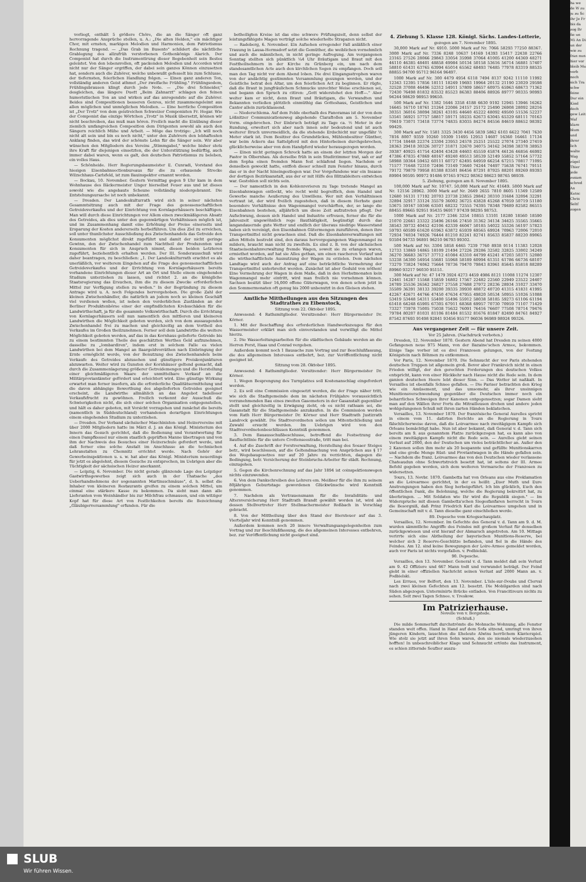ha we de W zu ju zu Sc ihr Je Fr bis da zog Br fie un Mi An Di un der wie zu fran nun hier vor bleib Mu verb noch sich Tra schw feine Dur ein Kind doch gew Leit Waf klare blum und ihrer lich walte Wag zügel Thier jede zusam schred An Kutsc Chris Seltf zogen
vorliegt, enthält 5 größere Chöre, die an die Sänger oft ganz hervorragende Ansprüche stellen, u. A.: „Die alten Helden," ein mächtiger Chor, mit ernsten, markigen Melodien und Harmonien, dem Patriotismus Rechnung tragend. — „Das Grab im Busento" schildert die nächtliche Grablegung des allzufrüh verstorbenen Gothenkönigs Alarich. Der Componist hat durch die Instrumentirung dieser Begebenheit sein Bestes geleistet. Von den lebensvollen, oft packenden Melodien und Accorden wird nicht nur der Sänger ergriffen, der dabei sein ganzes Können einzusetzen hat, sondern auch die Zuhörer, welche unbewußt gefesselt bis zum Schlusse, der tiefernsten, feierlichen Handlung folgen. — Einen ganz anderen Ton, vollständig anderen Geist athmet „Der zweifache Frühling." Frühlingsodem, Frühlingsbrausen klingt durch jede Note. — „Die drei Schneider," desgleichen, das längere Duett „Beim Zahnarzt" schlagen den feinen humoristischen Ton an und wirken auf das anregendste auf die Zuhörer. Beides sind Compositionen besseren Genres, nicht zusammengeleimt aus allen möglichen und unmöglichen Melodien. — Eine herrliche Composition ist „Der Trotz" von dem geistreichen Schweizer Componisten Fr. Hegar. Wie der Componist das einzige Wörtchen „Trotz" in Musik übersetzt, können wir nicht beschreiben, das muß man hören. Freilich macht die Einübung dieser ziemlich umfangreichen Composition dem Dirigenten sowohl als auch den Sängern reichlich Mühe und Arbeit. — Möge das trotzige: „Ich will noch nicht alt sein und bin es noch nicht," unter den Zuhörern den lebhaftesten Anklang finden, das wird der schönste Lohn für die Sänger sein. Wir aber wünschen den Mitgliedern des Vereins „Stimmgabel," welche bisher stets ihre Kraft für diejenigen einsetzten, die der Unterstützung bedürftig, auch immer dabei waren, wenn es galt, den deutschen Patriotismus zu beleben, ein volles Haus.
— Schönheide. Herr Regierungsbaumeister E. Cunradi, Vorstand des hiesigen Eisenbahnsectionbureaus für die zu erbauende Strecke Wilzschhaus-Carlsfeld, ist zum Bauinspektor ernannt worden.
— Bockau, 10. November. Gestern Vormittag gegen 9 Uhr kam in dem Wohnhause des Bäckermeister Unger hierselbst Feuer aus und ist dieses sowohl wie die angebaute Scheune vollständig niedergebrannt. Die Entstehungsursache ist noch unbekannt.
— Dresden. Der Landeskulturrath wird sich in seiner nächsten Gesammtsitzung auch mit der Frage des genossenschaftlichen Getreideverkaufes und der Einrichtung von Kornlagerhäusern beschäftigen. Man will durch diese Einrichtungen vor Allem einen zweckmäßigeren Absatz des Getreides, als dies unter den gegenwärtigen Verhältnissen möglich ist, und im Zusammenhang damit eine Erhöhung der Preise einerseits und Ersparung der Kosten andererseits herbeiführen. Um dies Ziel zu erreichen, soll unter thunlichster Ausschließung des Zwischenhandels das Getreide den Konsumenten möglichst direkt zugeführt und damit der nicht geringe Gewinn, den der Zwischenhandel zum Nachtheil der Produzenten und Konsumenten für sich in Anspruch nimmt, diesen beiden Letzteren zugeführt, beziehentlich erhalten werden. Der III. Sonderausschuß wird daher beantragen, zu beschließen: „1. Der Landeskulturrath erachtet es als unerläßlich, vor weiterem Eingehen auf die Frage des genossenschaftlichen Getreideverkaufes und der Errichtung von Kornlagerhäusern bereits vorhandene Einrichtungen dieser Art an Ort und Stelle einem eingehenden Studium unterziehen zu lassen, und richtet 2. an die königliche Staatsregierung das Ersuchen, ihm die zu diesem Zwecke erforderlichen Mittel zur Verfügung stellen zu wollen." In der Begründung zu diesem Antrage wird u. A. noch Folgendes hervorgehoben. Die große Zahl der kleinen Zwischenhändler, die natürlich an jedem noch so kleinen Geschäft viel verdienen wollen, ist neben den verderblichen Zuständen an der Berliner Produktenbörse einer der empfindlichsten Krebsschäden für die Landwirthschaft, ja für die gesammte Volkswirthschaft. Durch die Errichtung von Kornlagerhäusern soll nun namentlich den mittleren und kleineren Landwirthen die Möglichkeit geboten werden, sich von dem aussaugenden Zwischenhandel frei zu machen und gleichzeitig an dem Vortheil des Verkaufes im Großen theilzunehmen. Ferner soll dem Landwirthe die weitere Möglichkeit geboten werden, auf das in das Kornhaus gelieferte Getreide bis zu einem bestimmten Theile des geschätzten Werthes Geld aufzunehmen, dasselbe zu „lombardiren", indem erst in solchem Falle es vielen Landwirthen bei dem Mangel an Baargeldvorräthen nach Einbringung der Ernte ermöglicht werde, von der Benutzung des Zwischenhandels beim Verkaufe des Getreides abzusehen und günstigere Preiskonjunkturen abzuwarten. Weiter wird zu Gunsten der Kornhäuser geltend gemacht, daß durch die Zusammenlagerung größerer Getreidemengen und die Herstellung einer gleichmäßigeren Waare der unmittelbare Verkauf an die Militärproviantämter gefördert und erleichtert wird. Eine günstige Wirkung erwartet man ferner insofern, als die erforderliche Qualitätsermittelung und die davon abhängige Bewerthung des abgelieferten Getreides geeignet erscheint, die Landwirthe allmählich an das Angebot tadelloser Verkaufsfrucht zu gewöhnen. Freilich verkennt der Ausschuß die Schwierigkeiten nicht, die sich einer solchen Organisation entgegenstellen, und hält es daher geboten, mit Vorsicht vorzugehen und zunächst die bereits (namentlich in Süddeutschland) vorhandenen derartigen Einrichtungen einem eingehenden Studium zu unterziehen.
— Dresden. Der Verband sächsischer Maschinisten- und Heizervereine mit über 2000 Mitgliedern hatte im März d. J. an das Königl. Ministerium des Innern das Gesuch gerichtet, daß die Bedienung und Verantwortung für einen Dampfkessel nur einem staatlich geprüften Manne übertragen und von ihm der Nachweis des Besuches einer Heizerschule gefordert werde, und daß ferner eine solche Anstalt im Anschlusse an die technischen Lehranstalten zu Chemnitz errichtet werde. Nach Gehör der Gewerbeinspektionen u. s. w. hat aber das Königl. Ministerium neuerdings für jetzt es abgelehnt, diesem Gesuche zu entsprechen, im Uebrigen aber die Tüchtigkeit der sächsischen Heizer anerkannt.
— Leipzig, 6. November. Die nicht gerade glänzende Lage des Leipziger Gastwirthsgewerbes zeigt sich auch in der Thatsache „des Ueberhandnehmens der sogenannten Martinsschmäuse", d. h. selbst die Inhaber von kleineren Restaurants greifen zu einem solchen Mittel, um einmal eine stärkere Kasse zu bekommen. Da sieht man dann alle Lieferanten vom Weinhändler bis zur Milchfrau schmausen, und ein witziger Kopf hat für diese Art von Festlichkeiten bereits die Bezeichnung „Gläubigerversammlung" erfunden. Für die
betheiligten Kreise ist das eine schwere Prüfungszeit, denn selbst der leistungsfähigste Magen verträgt solche wiederholte Strapazen nicht.
— Radeberg, 6. November. Ein Aufsehen erregender Fall anläßlich einer Trauung in Lausa-Hermsdorf setzt die Gemüther, die weiblichen vornehmlich und auch die männlichen, in nicht geringe Aufregung. Am vergangenen Sonntag stellten sich pünktlich ¼4 Uhr Bräutigam und Braut mit den Festtheilnehmern in der Kirche zu Grünberg ein, um nach dem standesamtlichen Acte auch den kirchlichen Segen zu empfangen. Doch soll man den Tag nicht vor dem Abend loben. Die drei Eingangsstrophen waren von der andächtig gestimmten Versammlung gesungen worden, und der Geistliche betrat den Altar, um den feierlichen Act zu beginnen. Er rügte, daß die Braut in jungfräulichem Schmucke unrechter Weise erschienen sei, und begann den Spruch zu citiren: „Gott widerstehet den Hoff—." Aber weiter kam er nicht, denn Braut und Bräutigam, die Verwandten und Bekannten verließen plötzlich einmüthig das Gotteshaus, Geistlichen und Cantor allein zurücklassend.
— Niederschlema. Auf dem Felde oberhalb des Panoramas ist der von dem Lößnitzer Communicationsweg abgehende Claraſtollen am 5. November Vorm. eingebrochen. Der Einbruch beträgt zu Tage ca. ½ Meter in der Rundung, erweitert sich aber nach innen sehr bedeutend und ist auch weiterer Bruch unvermeidlich, da die stehende Erdschicht nur ungefähr ½ Meter stark ist. Dem Besitzer des Grundstückes, Mühlenbesitzer Günther, war beim Ackern das Sattelpferd mit den Hinterbeinen durchgebrochen, glücklicherweise aber von dem Handpferd wieder herausgezogen worden.
— Einen nicht geringen Schreck hatte an einem der letzten Morgen der Pastor in Olbernhau. Als derselbe früh in sein Studirzimmer trat, sah er auf dem Sopha einen fremden Mann fest schlafend liegen. Nachdem er denselben geweckt hatte, entfloh dieser schnell zum Fenster hinaus, durch das er in der Nacht hineingestiegen war. Der Vorgefundene war ein Insasse der dortigen Bezirksanstalt, aus der er mit Hilfe des Blitzableiters entwichen war. Gestohlen soll nichts sein.
— Der namentlich in den Kohlenrevieren zu Tage tretende Mangel an Eisenbahnwagen entlockt, wie recht wohl begreiflich, dem Handel und Gewerbe manche Aeußerung des Unwillens. Wer mit den Verhältnissen vertraut ist, der wird freilich zugestehen, daß in diesem Herbste ganz besondere Verhältnisse den Wagenmangel verschärften, der, so lange die Eisenbahnen bestehen, alljährlich um diese Zeit aufzutreten pflegt. Der Aufschwung, dessen sich Handel und Industrie erfreuen, ferner die für die Jahreszeit ungewöhnlich rege Bauthätigkeit, begünstigt durch das langandauernde gute Wetter und endlich der überaus niedrige Wasserstand haben sich vereinigt, den Eisenbahnen Gütermengen zuzuführen, denen ihre Transportmittel nicht gewachsen sind. Daß die Eisenbahnverwaltungen mit allen Mitteln bestrebt sind, den daraus hervorgegangenen Wagenmangel zu mildern, braucht man nicht zu zweifeln. Es sind z. B. von der sächsischen Staatseisenbahnverwaltung fremde Wagen, soweit sie zu erlangen waren, ermiethet worden, auf hat sie Alles gethan, um einen rascheren Verlauf und die wirthschaftlichste Ausnutzung der Wagen zu erzielen. Dem nächsten Landtage wird auch der Antrag auf eine beträchtliche Vermehrung der Transportmittel unterbreitet werden. Zunächst ist aber Geduld von nöthen! Eine Vermehrung der Wagen in dem Maße, daß in den Herbstmonaten kein Wagenmangel mehr eintritt, wird man freilich nie vornehmen können. Sachsen besitzt über 16,000 offene Güterwagen, von denen schon jetzt in den Sommermonaten oft genug bis 2000 unbenutzt in den Gleisen stehen.
Amtliche Mittheilungen aus den Sitzungen des Stadtrathes zu Eibenstock,
Sitzung vom 22. Oktober 1895.
Anwesend: 4 Rathsmitglieder. Vorsitzender: Herr Bürgermeister Dr. Körner.
1. Mit der Beschaffung des erforderlichen Handwerkszeuges für den Wassermeister erklärt man sich einverstanden und verwilligt die Mittel hierzu.
2. Die Wasserleitungsarbeiten für die städtischen Gebäude werden an die Herren Porst, Haas und Conrad vergeben.
Außerdem kommt noch 1 Bausache zum Vortrag und zur Beschlußfassung, die des allgemeinen Interesses entbehrt, bez. zur Veröffentlichung nicht geeignet ist.
Sitzung vom 28. Oktober 1895.
Anwesend: 4 Rathsmitglieder. Vorsitzender: Herr Bürgermeister Dr. Körner.
1. Wegen Besprengung des Turnplatzes soll Kostenanschlag eingefordert werden.
2. Es soll eine Commission eingesetzt werden, die der Frage näher tritt, wie sich die Stadtgemeinde dem im nächsten Frühjahre voraussichtlich vorzunehmenden Bau eines zweiten Gasometers in der Gasanstalt gegenüber stellt und gleichzeitig in Erwägung zieht, ob es nicht rathsam sei, die Gasanstalt für die Stadtgemeinde anzukaufen. In die Commission werden vom Rath Herr Bürgermeister Dr. Körner und Herr Stadtrath Justizrath Landrock gewählt. Die Stadtverordneten sollen um Mitentschließung und Zuwahl ersucht werden. Im Uebrigen wird von den Stadtverordnetenbeschlüssen Kenntniß genommen.
3. Dem Bauausschußbeschlusse, betreffend die Festsetzung der Baufluchtlinie für die untere Crottenseestraße, tritt man bei.
4. Auf die Zuschrift der Forstverwaltung, Herstellung des Sosaer Steiges betr., wird beschlossen, auf die Geltendmachung von Ansprüchen aus § 17 des Wegebaugesetzes nur auf 20 Jahre zu verzichten, dagegen die Bedingung, betr. Versicherung der Steinbruchs-Arbeiter für städt. Rechnung, einzugehen.
5. Gegen die Kirchenrechnung auf das Jahr 1894 ist coinspektionswegen nichts einzuwenden.
6. Von dem Dankschreiben des Lehrers em. Meißner für die ihm zu seinem 80jährigen Geburtstage gewordenen Glückwünsche wird Kenntniß genommen.
7. Nachdem als Vertrauensmann für die Invaliditäts- und Altersversicherung Herr Stadtrath Brandt gewählt worden ist, wird als dessen Stellvertreter Herr Stellmachermeister Roßbach in Vorschlag gebracht.
8. Von der Mittheilung über den Stand der Biersteuer auf das 3. Vierteljahr wird Kenntniß genommen.
Außerdem kommen noch 20 innere Verwaltungsangelegenheiten zum Vortrag und zur Beschlußfassung, die des allgemeinen Interesses entbehren, bez. zur Veröffentlichung nicht geeignet sind.
4. Ziehung 5. Klasse 128. Königl. Sächs. Landes-Lotterie,
gezogen am 7. November 1895.
30,000 Mark auf Nr. 6910. 5000 Mark auf Nr. 7066 58293 77250 88367. 3000 Mark auf Nr. 7336 8248 10637 14169 14393 15417 22438 22766 23165 27526 28066 29843 33054 35998 37064 41005 41200 44369 48271 46110 46385 48401 48858 49984 50134 50158 53616 56714 56881 57407 58810 61431 63765 63994 65014 65562 68493 76485 77978 83319 88535 88855 94700 95712 96164 96497.
1000 Mark auf Nr. 300 4479 4954 6118 7494 8137 9242 11110 11992 12343 12395 17856 18111 18249 19693 19964 20132 21190 23029 29598 32528 37008 46496 52312 54911 57809 58657 60975 65963 68673 71362 72430 76498 81832 83532 85523 86383 88406 88926 89777 90335 90993 94244 98629 98953 99650.
500 Mark auf Nr. 1382 1646 3358 4188 6630 9192 12945 13946 16262 16645 16710 18761 21264 22086 24157 25172 25490 26908 28092 28216 30351 36016 38094 38261 43105 44640 45222 48092 49500 51536 52237 53541 56921 57757 58817 59171 59235 62673 63045 65329 68111 70163 70619 73071 73418 73774 74835 83035 84274 84556 84619 88652 98392 99429.
300 Mark auf Nr. 1581 3325 3430 4456 5839 5862 6103 6622 7041 7630 7816 8007 9359 10260 10309 11495 12953 14607 16360 16461 17134 17734 18448 22374 23304 23953 24578 25251 25522 27074 27340 27419 28363 29418 30326 30727 31871 32670 34075 34162 34398 38378 38953 39387 40925 41754 42404 43428 44603 45559 45874 46126 46856 46992 47386 47835 47869 48167 49240 49513 50539 52149 55852 57164 57732 58988 59364 59452 60111 60727 62495 64959 66254 67215 70817 71095 71577 71648 72310 72496 73149 73640 74244 74497 75638 76741 79151 79172 79879 79958 81388 83501 86456 87291 87925 88201 89269 89393 89904 90595 90972 91486 97165 97622 98362 98623 98765 98939.
5. Ziehung, gezogen am 8. November 1895.
100,000 Mark auf Nr. 10747. 50,000 Mark auf Nr. 41649. 5000 Mark auf Nr. 12156 28962. 3000 Mark auf Nr. 2649 2655 7810 8605 11349 12589 12680 16131 17192 20703 23738 23855 29842 30310 31684 32094 32291 32894 32917 33124 35579 36002 36725 43828 45268 47059 50719 51180 53675 59167 59346 63501 68232 72555 74395 78348 79489 82582 86515 88455 89665 92951 95435 96917 97439 98295 98753.
1000 Mark auf Nr. 2177 2346 3254 10855 13101 18280 18560 18590 21070 22661 23322 25496 26166 27450 31362 34134 34425 35565 35665 38543 39732 40452 42106 42339 46047 50185 54022 55326 56197 57823 59793 60599 61620 61963 63872 65939 69565 69924 70963 72006 72010 72934 74034 74926 76444 81210 82241 82741 85633 85837 88220 89065 93504 94733 94891 96210 96793 99302.
500 Mark auf Nr. 3304 5858 6465 7239 7760 8938 9114 11383 12028 12733 13869 14865 18109 21494 27226 29286 32582 32825 33002 34249 36270 36683 36757 37712 41084 43310 44799 45241 47203 50371 52080 53238 54300 54954 55681 55968 58189 60994 61351 61786 66736 68107 73279 73824 74062 75664 78736 79470 79843 83961 85645 85818 88289 89960 93217 94030 95151.
300 Mark auf Nr. 47 1479 3924 4273 4459 4986 8121 11008 11274 12307 12441 14287 15568 15859 16802 17567 22482 22560 22949 23522 24407 24789 25536 26562 26827 27558 27688 27972 28236 28934 31027 33470 35509 36391 38133 39200 39335 39930 40872 40720 41315 41831 41995 42267 42671 44766 47450 47634 47955 49820 50534 50955 51026 51088 53419 53448 54311 55400 55496 55912 58038 58185 59273 61106 61194 61418 64248 65905 67305 67911 68368 69957 70730 70959 71107 71429 73327 73978 75005 75038 75632 76091 76416 76607 77508 78714 79476 79784 80207 81031 81106 81484 81532 81676 81847 82490 84761 84927 87542 87693 91498 92841 93456 95577 96036 96989 98924 99326.
Aus vergangener Zeit — für unsere Zeit.
Vor 25 Jahren. (Nachdruck verboten.)
Dresden, 12. November 1870. Gestern Abend hat Dresden zu seinen 4000 Gefangenen neue 975 Mann, von der Bazaine'schen Armee, bekommen. Einige Tage vorher ist es drei Franzosen gelungen, von der Festung Königstein nach Böhmen zu entkommen.
Vor Paris, 12. November 1870. Die Sehnsucht der vor Paris stehenden deutschen Truppen ist allgemein groß. Bevor aber Frankreich nicht in einen Frieden willigt, der den gerechten Forderungen des deutschen Volkes entspricht, kann von einer Rückkehr nach Hause nicht die Rede sein. In dem ganzen deutschen Heere lebt dieser Sinn. — Das Wetter ist naßkalt. In Versailles ist ebenfalls Schnee gefallen. — Die Pariser betrachten den Krieg wie ein Amüsement, und das umsomehr, als ihrer unsinnigen Munitionsverschwendung gegenüber die Deutschen immer noch ein beharrliches Schweigen ihrer Kanonen entgegensetzen; sogar Damen sieht man auf den Wällen ihrer Forts die Mitrailleusen drehen und andere jeden wohlgelungenen Schuß mit ihren zarten Händen beklatschen.
Versailles, 13. November 1870. Der französische General Aurelles spricht in einem vom 11. datirten Berichte an die Regierung in Tours fälschlicherweise davon, daß die Loirearmee nach zweitägigem Kampfe sich Orleans bemächtigt habe. Nun ist aber bekannt, daß General v. d. Tann sich bereits am 9. aus genanntem Platze zurückgezogen hat, es kann also von einem zweitägigen Kampfe nicht die Rede sein. — Aurelles giebt seinen Verlust auf 2000, den der Deutschen um vieles beträchtlicher an. Außer den 2 Kanonen sollen ihm mehr als 20 bespannte und gefüllte Munitionskarren und eine große Menge Rüst- und Proviantwagen in die Hände gefallen sein. — Nachdem die franz. Loirearmee das von den Deutschen wieder verlassene Chateaudun ohne Schwertstreich besetzt hat, ist seitens der III. Armee Befehl gegeben worden, sich dem weiteren Vormarsche der Franzosen zu widersetzen.
Tours, 13. Novbr. 1870. Gambetta hat von Orleans aus eine Proklamation an die Loirearmee gerichtet, in der es heißt: „Euer Muth und Eure Anstrengungen haben den Sieg herbeigeführt. Ich bin glücklich, Euch den öffentlichen Dank, die Belohnung, welche die Regierung bekreitirt hat, zu überbringen. ... Mit Soldaten wie Ihr wird die Republik siegen." — Im Widerspruche mit diesen Gambetta'schen Siegesfanfaren herrscht in Tours die Besorgniß, daß Prinz Friedrich Karl die Loirearmee umgehen und in Gemeinschaft mit v. d. Tann dieselbe ganz einschließen werde.
89. Depesche vom Kriegsschauplatz.
Versailles, 12. November. Im Gefechte des General v. d. Tann am 9. d. M. wurden sämmtliche Angriffe des Feindes mit großem Verlust für denselben zurückgewiesen und erst hierauf der Abmarsch angetreten. Am 10. Mittags verirrte sich eine Abtheilung der bayerischen Munitions-Reserve, bei welcher sich 2 Reserve-Geschütze befanden, und fiel in die Hände des Feindes. Am 12. sind keine Bewegungen der Loire-Armee gemeldet worden, auch vor Paris ist nichts vorgefallen. v. Podbielski.
90. Depesche.
Versailles, den 13. November. General v. d. Tann meldet daß sein Verlust am 9. 42 Offiziere und 667 Mann todt und verwundet beträgt. Der Feind giebt in einer offiziellen Nachricht seinen Verlust auf 2000 Mann an. v. Podbielski.
Les Errues, vor Belfort, den 13. November. L'Isle-sur-Doubs und Clerval nach zwei kleinen Gefechten am 12. besetzt. Die Mobilgarden sind nach Süden abgezogen. Unterminirte Brücke entladen. Von Francitireurs nichts zu sehen. Seit zwei Tagen Schnee. v. Treskow.
Im Patrizierhause.
Novelle von v. Borgstede.
(Schluß.)
Die milde Sommerluft durchströmte die Mohnsche Wohnung, alle Fenster standen weit offen. Hand in Hand auf dem Sofa sitzend, umringt von ihren jüngeren Kindern, lauschten die Eheleute Alwins herrlichem Klavierspiel. Wie stolz sie jetzt auf ihren Sohn waren, den sie niemals wiederzusehen hofften! In unbeschreiblicher Klage und Sehnsucht ertönte das Instrument, es schien zitternde Seufzer auszu-
SLUB
Wir führen Wissen.